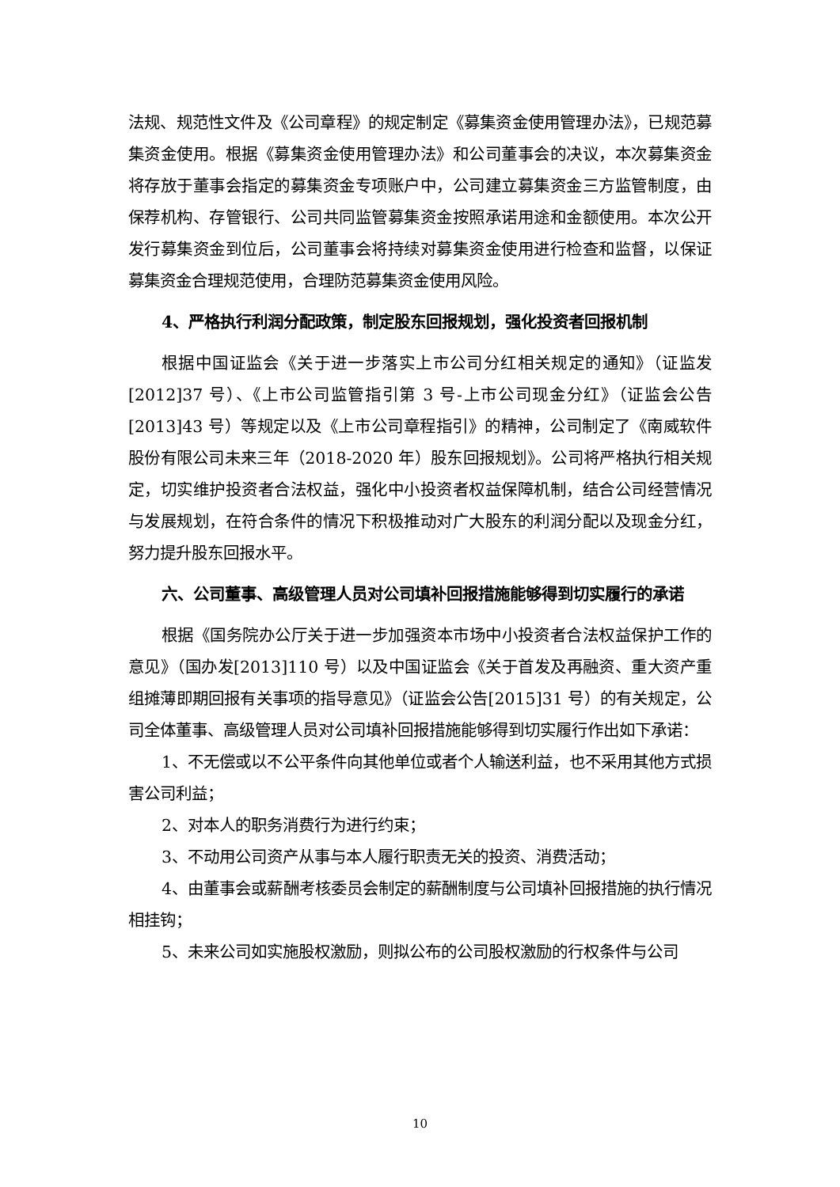法规、规范性文件及《公司章程》的规定制定《募集资金使用管理办法》，已规范募集资金使用。根据《募集资金使用管理办法》和公司董事会的决议，本次募集资金将存放于董事会指定的募集资金专项账户中，公司建立募集资金三方监管制度，由保荐机构、存管银行、公司共同监管募集资金按照承诺用途和金额使用。本次公开发行募集资金到位后，公司董事会将持续对募集资金使用进行检查和监督，以保证募集资金合理规范使用，合理防范募集资金使用风险。
4、严格执行利润分配政策，制定股东回报规划，强化投资者回报机制
根据中国证监会《关于进一步落实上市公司分红相关规定的通知》（证监发[2012]37 号）、《上市公司监管指引第 3 号-上市公司现金分红》（证监会公告[2013]43 号）等规定以及《上市公司章程指引》的精神，公司制定了《南威软件股份有限公司未来三年（2018-2020 年）股东回报规划》。公司将严格执行相关规定，切实维护投资者合法权益，强化中小投资者权益保障机制，结合公司经营情况与发展规划，在符合条件的情况下积极推动对广大股东的利润分配以及现金分红，努力提升股东回报水平。
六、公司董事、高级管理人员对公司填补回报措施能够得到切实履行的承诺
根据《国务院办公厅关于进一步加强资本市场中小投资者合法权益保护工作的意见》（国办发[2013]110 号）以及中国证监会《关于首发及再融资、重大资产重组摊薄即期回报有关事项的指导意见》（证监会公告[2015]31 号）的有关规定，公司全体董事、高级管理人员对公司填补回报措施能够得到切实履行作出如下承诺：
1、不无偿或以不公平条件向其他单位或者个人输送利益，也不采用其他方式损害公司利益；
2、对本人的职务消费行为进行约束；
3、不动用公司资产从事与本人履行职责无关的投资、消费活动；
4、由董事会或薪酬考核委员会制定的薪酬制度与公司填补回报措施的执行情况相挂钩；
5、未来公司如实施股权激励，则拟公布的公司股权激励的行权条件与公司
10